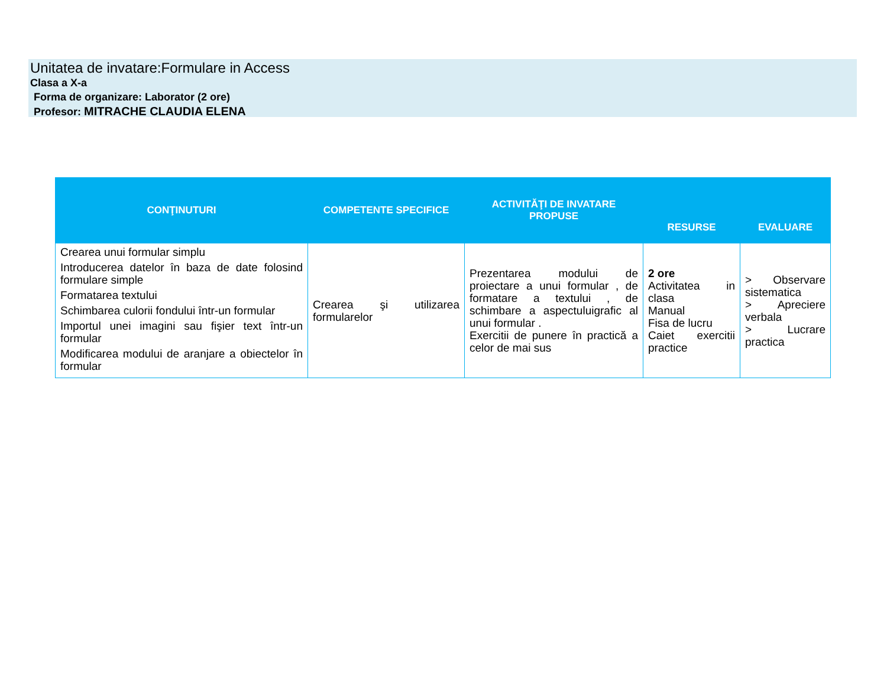Unitatea de invatare:Formulare in Access
Clasa a X-a
Forma de organizare: Laborator (2 ore)
Profesor: MITRACHE CLAUDIA ELENA
| CONŢINUTURI | COMPETENTE SPECIFICE | ACTIVITĂŢI DE INVATARE PROPUSE | RESURSE | EVALUARE |
| --- | --- | --- | --- | --- |
| Crearea unui formular simplu Introducerea datelor în baza de date folosind formulare simple Formatarea textului Schimbarea culorii fondului într-un formular Importul unei imagini sau fişier text într-un formular Modificarea modului de aranjare a obiectelor în formular | Crearea şi utilizarea formularelor | Prezentarea modului de proiectare a unui formular , de formatare a textului , de schimbare a aspectuluigrafic al unui formular . Exercitii de punere în practică a celor de mai sus | 2 ore Activitatea in clasa Manual Fisa de lucru Caiet exercitii practice | > Observare sistematica > Apreciere verbala > Lucrare practica |